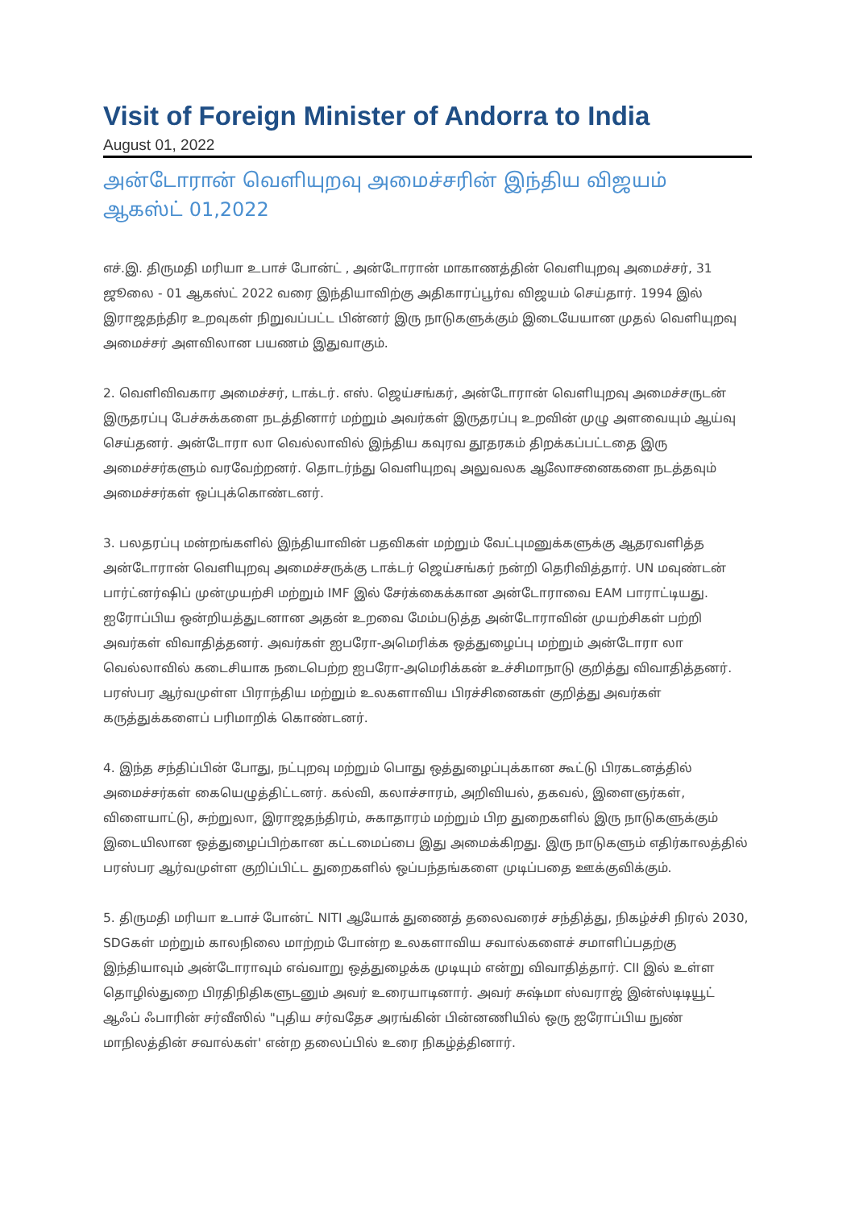Visit of Foreign Minister of Andorra to India
August 01, 2022
அன்டோரான் வெளியுறவு அமைச்சரின் இந்திய விஜயம்
ஆகஸ்ட் 01,2022
எச்.இ. திருமதி மரியா உபாச் போன்ட் , அன்டோரான் மாகாணத்தின் வெளியுறவு அமைச்சர், 31 ஜூலை - 01 ஆகஸ்ட் 2022 வரை இந்தியாவிற்கு அதிகாரப்பூர்வ விஜயம் செய்தார். 1994 இல் இராஜதந்திர உறவுகள் நிறுவப்பட்ட பின்னர் இரு நாடுகளுக்கும் இடையேயான முதல் வெளியுறவு அமைச்சர் அளவிலான பயணம் இதுவாகும்.
2. வெளிவிவகார அமைச்சர், டாக்டர். எஸ். ஜெய்சங்கர், அன்டோரான் வெளியுறவு அமைச்சருடன் இருதரப்பு பேச்சுக்களை நடத்தினார் மற்றும் அவர்கள் இருதரப்பு உறவின் முழு அளவையும் ஆய்வு செய்தனர். அன்டோரா லா வெல்லாவில் இந்திய கவுரவ தூதரகம் திறக்கப்பட்டதை இரு அமைச்சர்களும் வரவேற்றனர். தொடர்ந்து வெளியுறவு அலுவலக ஆலோசனைகளை நடத்தவும் அமைச்சர்கள் ஒப்புக்கொண்டனர்.
3. பலதரப்பு மன்றங்களில் இந்தியாவின் பதவிகள் மற்றும் வேட்புமனுக்களுக்கு ஆதரவளித்த அன்டோரான் வெளியுறவு அமைச்சருக்கு டாக்டர் ஜெய்சங்கர் நன்றி தெரிவித்தார். UN மவுண்டன் பார்ட்னர்ஷிப் முன்முயற்சி மற்றும் IMF இல் சேர்க்கைக்கான அன்டோராவை EAM பாராட்டியது. ஐரோப்பிய ஒன்றியத்துடனான அதன் உறவை மேம்படுத்த அன்டோராவின் முயற்சிகள் பற்றி அவர்கள் விவாதித்தனர். அவர்கள் ஐபரோ-அமெரிக்க ஒத்துழைப்பு மற்றும் அன்டோரா லா வெல்லாவில் கடைசியாக நடைபெற்ற ஐபரோ-அமெரிக்கன் உச்சிமாநாடு குறித்து விவாதித்தனர். பரஸ்பர ஆர்வமுள்ள பிராந்திய மற்றும் உலகளாவிய பிரச்சினைகள் குறித்து அவர்கள் கருத்துக்களைப் பரிமாறிக் கொண்டனர்.
4. இந்த சந்திப்பின் போது, நட்புறவு மற்றும் பொது ஒத்துழைப்புக்கான கூட்டு பிரகடனத்தில் அமைச்சர்கள் கையெழுத்திட்டனர். கல்வி, கலாச்சாரம், அறிவியல், தகவல், இளைஞர்கள், விளையாட்டு, சுற்றுலா, இராஜதந்திரம், சுகாதாரம் மற்றும் பிற துறைகளில் இரு நாடுகளுக்கும் இடையிலான ஒத்துழைப்பிற்கான கட்டமைப்பை இது அமைக்கிறது. இரு நாடுகளும் எதிர்காலத்தில் பரஸ்பர ஆர்வமுள்ள குறிப்பிட்ட துறைகளில் ஒப்பந்தங்களை முடிப்பதை ஊக்குவிக்கும்.
5. திருமதி மரியா உபாச் போன்ட் NITI ஆயோக் துணைத் தலைவரைச் சந்தித்து, நிகழ்ச்சி நிரல் 2030, SDGகள் மற்றும் காலநிலை மாற்றம் போன்ற உலகளாவிய சவால்களைச் சமாளிப்பதற்கு இந்தியாவும் அன்டோராவும் எவ்வாறு ஒத்துழைக்க முடியும் என்று விவாதித்தார். CII இல் உள்ள தொழில்துறை பிரதிநிதிகளுடனும் அவர் உரையாடினார். அவர் சுஷ்மா ஸ்வராஜ் இன்ஸ்டிடியூட் ஆஃப் ஃபாரின் சர்வீஸில் "புதிய சர்வதேச அரங்கின் பின்னணியில் ஒரு ஐரோப்பிய நுண் மாநிலத்தின் சவால்கள்' என்ற தலைப்பில் உரை நிகழ்த்தினார்.